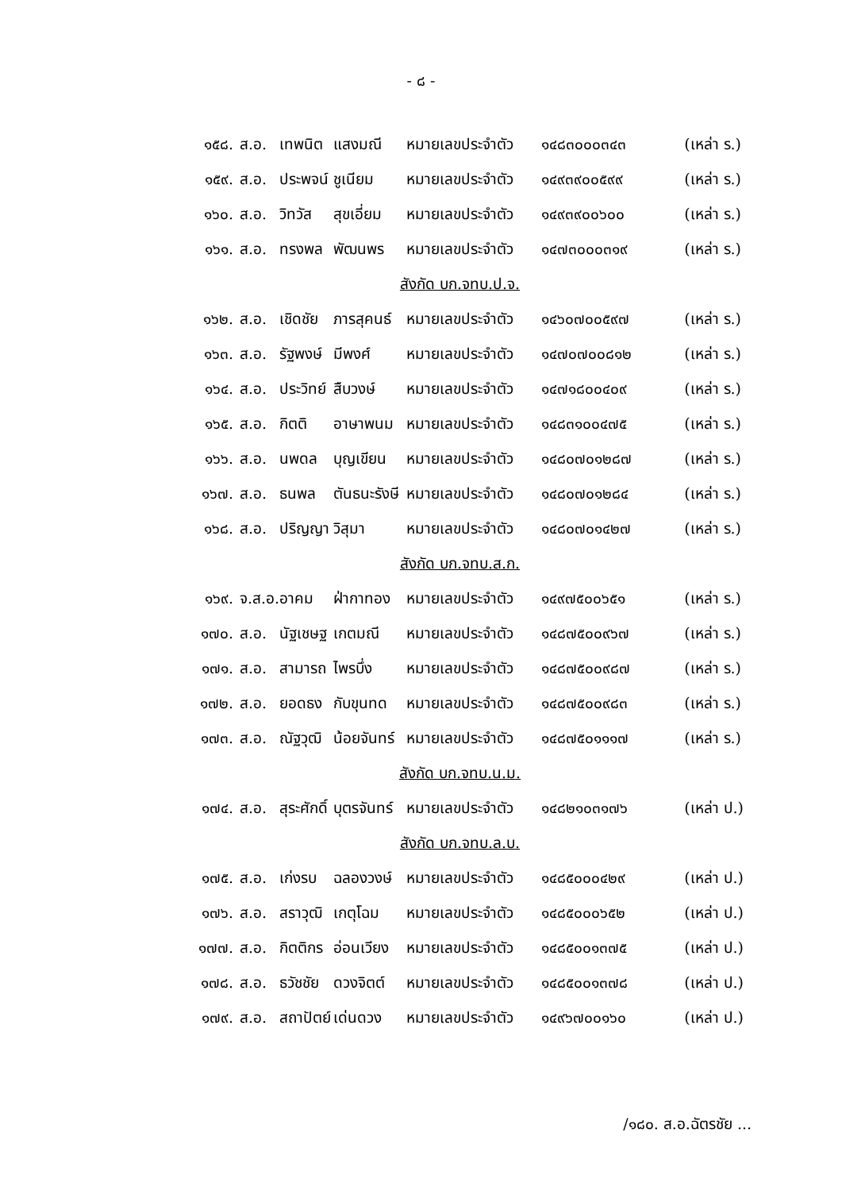- ๘ -
| ๑๕๘. | ส.อ. | เทพนิต | แสงมณี | หมายเลขประจำตัว | ๑๔๘๓๐๐๐๓๔๓ | (เหล่า ร.) |
| ๑๕๙. | ส.อ. | ประพจน์ | ชูเนียม | หมายเลขประจำตัว | ๑๔๙๓๙๐๐๕๙๙ | (เหล่า ร.) |
| ๑๖๐. | ส.อ. | วิทวัส | สุขเอี่ยม | หมายเลขประจำตัว | ๑๔๙๓๙๐๐๖๐๐ | (เหล่า ร.) |
| ๑๖๑. | ส.อ. | ทรงพล | พัฒนพร | หมายเลขประจำตัว | ๑๔๗๓๐๐๐๓๑๙ | (เหล่า ร.) |
| สังกัด บก.จทบ.ป.จ. | | | | | | |
| ๑๖๒. | ส.อ. | เชิดชัย | ภารสุคนธ์ | หมายเลขประจำตัว | ๑๔๖๐๗๐๐๕๙๗ | (เหล่า ร.) |
| ๑๖๓. | ส.อ. | รัฐพงษ์ | มีพงศ์ | หมายเลขประจำตัว | ๑๔๗๐๗๐๐๘๑๒ | (เหล่า ร.) |
| ๑๖๔. | ส.อ. | ประวิทย์ | สืบวงษ์ | หมายเลขประจำตัว | ๑๔๗๑๘๐๐๔๐๙ | (เหล่า ร.) |
| ๑๖๕. | ส.อ. | กิตติ | อาษาพนม | หมายเลขประจำตัว | ๑๔๘๓๑๐๐๔๗๕ | (เหล่า ร.) |
| ๑๖๖. | ส.อ. | นพดล | บุญเขียน | หมายเลขประจำตัว | ๑๔๘๐๗๐๑๒๘๗ | (เหล่า ร.) |
| ๑๖๗. | ส.อ. | ธนพล | ตันธนะรังษี | หมายเลขประจำตัว | ๑๔๘๐๗๐๑๒๘๔ | (เหล่า ร.) |
| ๑๖๘. | ส.อ. | ปริญญา | วิสุมา | หมายเลขประจำตัว | ๑๔๘๐๗๐๑๔๒๗ | (เหล่า ร.) |
| สังกัด บก.จทบ.ส.ก. | | | | | | |
| ๑๖๙. | จ.ส.อ. | อาคม | ฝ่ากาทอง | หมายเลขประจำตัว | ๑๔๙๗๕๐๐๖๕๑ | (เหล่า ร.) |
| ๑๗๐. | ส.อ. | นัฐเชษฐ | เกตมณี | หมายเลขประจำตัว | ๑๔๘๗๕๐๐๙๖๗ | (เหล่า ร.) |
| ๑๗๑. | ส.อ. | สามารถ | ไพรบึ่ง | หมายเลขประจำตัว | ๑๔๘๗๕๐๐๙๘๗ | (เหล่า ร.) |
| ๑๗๒. | ส.อ. | ยอดธง | กับขุนทด | หมายเลขประจำตัว | ๑๔๘๗๕๐๐๙๘๓ | (เหล่า ร.) |
| ๑๗๓. | ส.อ. | ณัฐวุฒิ | น้อยจันทร์ | หมายเลขประจำตัว | ๑๔๘๗๕๐๑๑๑๗ | (เหล่า ร.) |
| สังกัด บก.จทบ.น.ม. | | | | | | |
| ๑๗๔. | ส.อ. | สุระศักดิ์ | บุตรจันทร์ | หมายเลขประจำตัว | ๑๔๘๒๑๐๓๑๗๖ | (เหล่า ป.) |
| สังกัด บก.จทบ.ล.บ. | | | | | | |
| ๑๗๕. | ส.อ. | เก่งรบ | ฉลองวงษ์ | หมายเลขประจำตัว | ๑๔๘๕๐๐๐๔๒๙ | (เหล่า ป.) |
| ๑๗๖. | ส.อ. | สราวุฒิ | เกตุโฉม | หมายเลขประจำตัว | ๑๔๘๕๐๐๐๖๕๒ | (เหล่า ป.) |
| ๑๗๗. | ส.อ. | กิตติกร | อ่อนเวียง | หมายเลขประจำตัว | ๑๔๘๕๐๐๑๓๗๕ | (เหล่า ป.) |
| ๑๗๘. | ส.อ. | ธวัชชัย | ดวงจิตต์ | หมายเลขประจำตัว | ๑๔๘๕๐๐๑๓๗๘ | (เหล่า ป.) |
| ๑๗๙. | ส.อ. | สถาปัตย์ | เด่นดวง | หมายเลขประจำตัว | ๑๔๙๖๗๐๐๑๖๐ | (เหล่า ป.) |
/๑๘๐. ส.อ.ฉัตรชัย ...